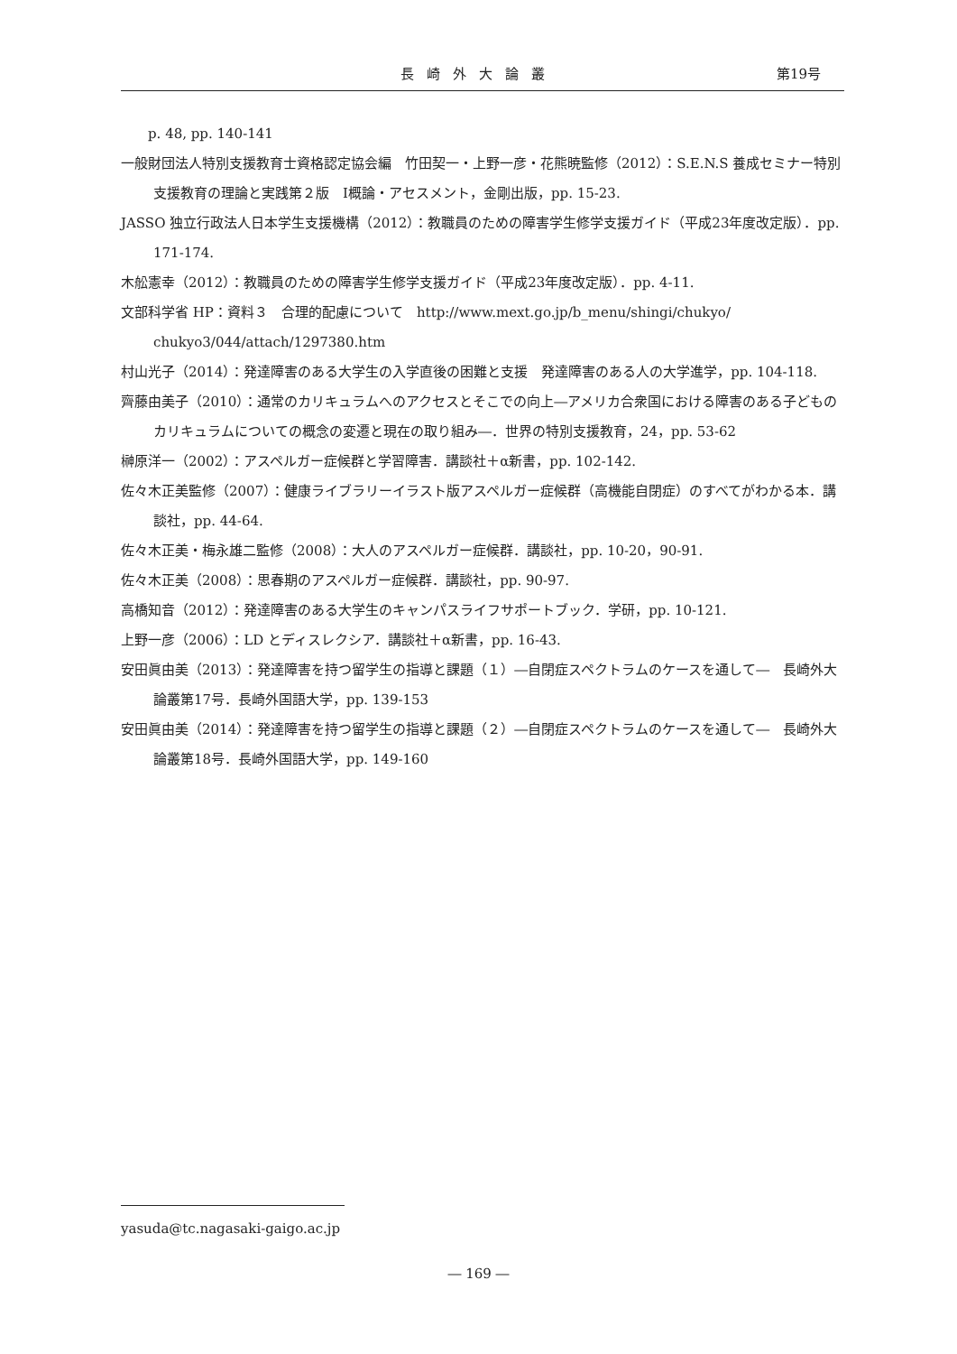長崎外大論叢 第19号
　　p. 48, pp. 140-141
一般財団法人特別支援教育士資格認定協会編　竹田契一・上野一彦・花熊暁監修（2012）：S.E.N.S 養成セミナー特別支援教育の理論と実践第２版　Ⅰ概論・アセスメント，金剛出版，pp. 15-23.
JASSO 独立行政法人日本学生支援機構（2012）：教職員のための障害学生修学支援ガイド（平成23年度改定版）．pp. 171-174.
木舩憲幸（2012）：教職員のための障害学生修学支援ガイド（平成23年度改定版）．pp. 4-11.
文部科学省 HP：資料３　合理的配慮について　http://www.mext.go.jp/b_menu/shingi/chukyo/ chukyo3/044/attach/1297380.htm
村山光子（2014）：発達障害のある大学生の入学直後の困難と支援　発達障害のある人の大学進学，pp. 104-118.
齊藤由美子（2010）：通常のカリキュラムへのアクセスとそこでの向上―アメリカ合衆国における障害のある子どものカリキュラムについての概念の変遷と現在の取り組み―．世界の特別支援教育，24，pp. 53-62
榊原洋一（2002）：アスペルガー症候群と学習障害．講談社＋α新書，pp. 102-142.
佐々木正美監修（2007）：健康ライブラリーイラスト版アスペルガー症候群（高機能自閉症）のすべてがわかる本．講談社，pp. 44-64.
佐々木正美・梅永雄二監修（2008）：大人のアスペルガー症候群．講談社，pp. 10-20，90-91.
佐々木正美（2008）：思春期のアスペルガー症候群．講談社，pp. 90-97.
高橋知音（2012）：発達障害のある大学生のキャンパスライフサポートブック．学研，pp. 10-121.
上野一彦（2006）：LD とディスレクシア．講談社＋α新書，pp. 16-43.
安田眞由美（2013）：発達障害を持つ留学生の指導と課題（１）―自閉症スペクトラムのケースを通して―　長崎外大論叢第17号．長崎外国語大学，pp. 139-153
安田眞由美（2014）：発達障害を持つ留学生の指導と課題（２）―自閉症スペクトラムのケースを通して―　長崎外大論叢第18号．長崎外国語大学，pp. 149-160
yasuda@tc.nagasaki-gaigo.ac.jp
― 169 ―